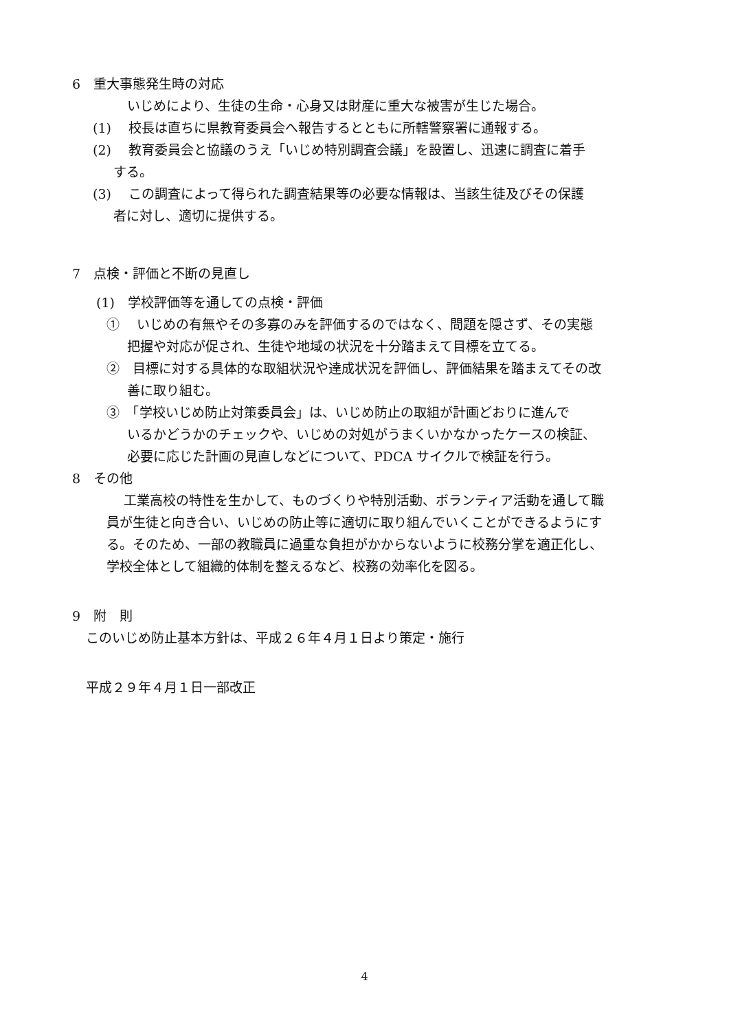6　重大事態発生時の対応
いじめにより、生徒の生命・心身又は財産に重大な被害が生じた場合。
(1)　 校長は直ちに県教育委員会へ報告するとともに所轄警察署に通報する。
(2)　 教育委員会と協議のうえ「いじめ特別調査会議」を設置し、迅速に調査に着手
する。
(3)　 この調査によって得られた調査結果等の必要な情報は、当該生徒及びその保護
者に対し、適切に提供する。
7　点検・評価と不断の見直し
(1)　学校評価等を通しての点検・評価
①　 いじめの有無やその多寡のみを評価するのではなく、問題を隠さず、その実態
把握や対応が促され、生徒や地域の状況を十分踏まえて目標を立てる。
②　目標に対する具体的な取組状況や達成状況を評価し、評価結果を踏まえてその改
善に取り組む。
③　「学校いじめ防止対策委員会」は、いじめ防止の取組が計画どおりに進んで
いるかどうかのチェックや、いじめの対処がうまくいかなかったケースの検証、
必要に応じた計画の見直しなどについて、PDCA サイクルで検証を行う。
8　その他
工業高校の特性を生かして、ものづくりや特別活動、ボランティア活動を通して職
員が生徒と向き合い、いじめの防止等に適切に取り組んでいくことができるようにす
る。そのため、一部の教職員に過重な負担がかからないように校務分掌を適正化し、
学校全体として組織的体制を整えるなど、校務の効率化を図る。
9　附　則
このいじめ防止基本方針は、平成２６年４月１日より策定・施行
平成２９年４月１日一部改正
4